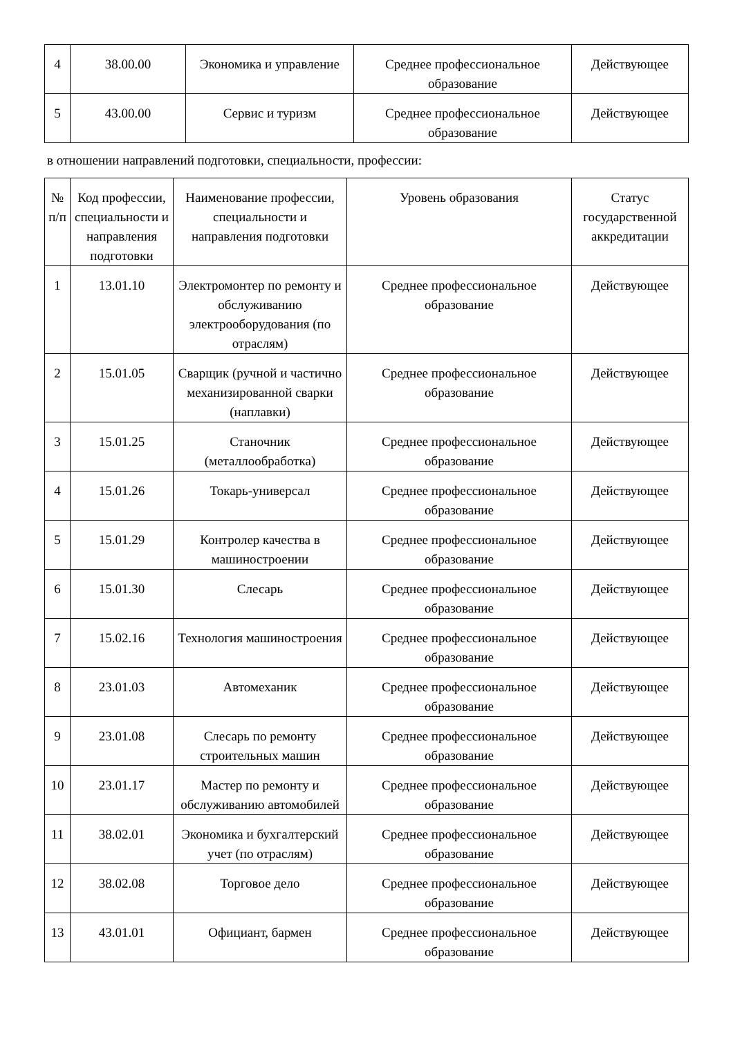| 4 | 38.00.00 | Экономика и управление | Среднее профессиональное образование | Действующее |
| 5 | 43.00.00 | Сервис и туризм | Среднее профессиональное образование | Действующее |
в отношении направлений подготовки, специальности, профессии:
| № п/п | Код профессии, специальности и направления подготовки | Наименование профессии, специальности и направления подготовки | Уровень образования | Статус государственной аккредитации |
| --- | --- | --- | --- | --- |
| 1 | 13.01.10 | Электромонтер по ремонту и обслуживанию электрооборудования (по отраслям) | Среднее профессиональное образование | Действующее |
| 2 | 15.01.05 | Сварщик (ручной и частично механизированной сварки (наплавки) | Среднее профессиональное образование | Действующее |
| 3 | 15.01.25 | Станочник (металлообработка) | Среднее профессиональное образование | Действующее |
| 4 | 15.01.26 | Токарь-универсал | Среднее профессиональное образование | Действующее |
| 5 | 15.01.29 | Контролер качества в машиностроении | Среднее профессиональное образование | Действующее |
| 6 | 15.01.30 | Слесарь | Среднее профессиональное образование | Действующее |
| 7 | 15.02.16 | Технология машиностроения | Среднее профессиональное образование | Действующее |
| 8 | 23.01.03 | Автомеханик | Среднее профессиональное образование | Действующее |
| 9 | 23.01.08 | Слесарь по ремонту строительных машин | Среднее профессиональное образование | Действующее |
| 10 | 23.01.17 | Мастер по ремонту и обслуживанию автомобилей | Среднее профессиональное образование | Действующее |
| 11 | 38.02.01 | Экономика и бухгалтерский учет (по отраслям) | Среднее профессиональное образование | Действующее |
| 12 | 38.02.08 | Торговое дело | Среднее профессиональное образование | Действующее |
| 13 | 43.01.01 | Официант, бармен | Среднее профессиональное образование | Действующее |